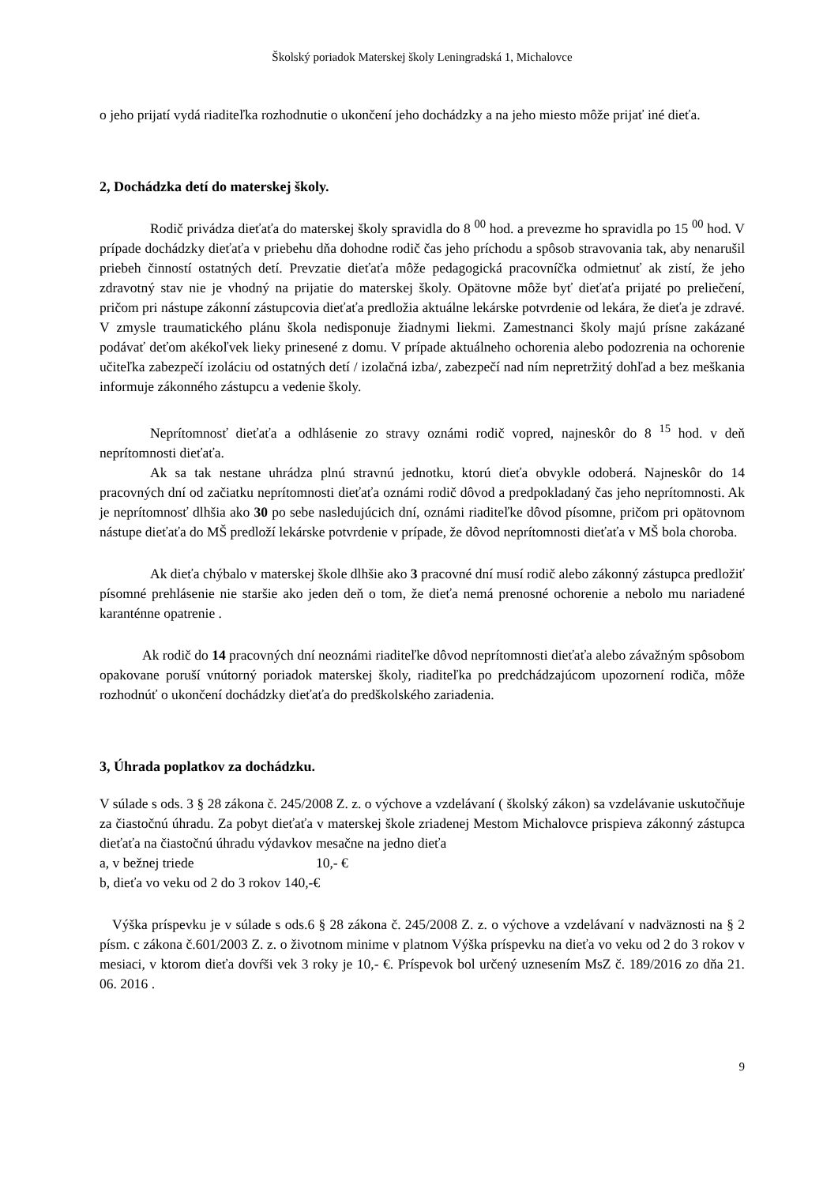Školský poriadok Materskej školy Leningradská 1, Michalovce
o jeho prijatí vydá riaditeľka rozhodnutie o ukončení jeho dochádzky a na jeho miesto môže prijať iné dieťa.
2, Dochádzka detí do materskej školy.
Rodič privádza dieťaťa do materskej školy spravidla do 8 <sup>00</sup> hod. a prevezme ho spravidla po 15 <sup>00</sup> hod. V prípade dochádzky dieťaťa v priebehu dňa dohodne rodič čas jeho príchodu a spôsob stravovania tak, aby nenarušil priebeh činností ostatných detí. Prevzatie dieťaťa môže pedagogická pracovníčka odmietnuť ak zistí, že jeho zdravotný stav nie je vhodný na prijatie do materskej školy. Opätovne môže byť dieťaťa prijaté po preliečení, pričom pri nástupe zákonní zástupcovia dieťaťa predložia aktuálne lekárske potvrdenie od lekára, že dieťa je zdravé. V zmysle traumatického plánu škola nedisponuje žiadnymi liekmi. Zamestnanci školy majú prísne zakázané podávať deťom akékoľvek lieky prinesené z domu. V prípade aktuálneho ochorenia alebo podozrenia na ochorenie učiteľka zabezpečí izoláciu od ostatných detí / izolačná izba/, zabezpečí nad ním nepretržitý dohľad a bez meškania informuje zákonného zástupcu a vedenie školy.
Neprítomnosť dieťaťa a odhlásenie zo stravy oznámi rodič vopred, najneskôr do 8 <sup>15</sup> hod. v deň neprítomnosti dieťaťa.
Ak sa tak nestane uhrádza plnú stravnú jednotku, ktorú dieťa obvykle odoberá. Najneskôr do 14 pracovných dní od začiatku neprítomnosti dieťaťa oznámi rodič dôvod a predpokladaný čas jeho neprítomnosti. Ak je neprítomnosť dlhšia ako 30 po sebe nasledujúcich dní, oznámi riaditeľke dôvod písomne, pričom pri opätovnom nástupe dieťaťa do MŠ predloží lekárske potvrdenie v prípade, že dôvod neprítomnosti dieťaťa v MŠ bola choroba.
Ak dieťa chýbalo v materskej škole dlhšie ako 3 pracovné dní musí rodič alebo zákonný zástupca predložiť písomné prehlásenie nie staršie ako jeden deň o tom, že dieťa nemá prenosné ochorenie a nebolo mu nariadené karanténne opatrenie .
Ak rodič do 14 pracovných dní neoznámi riaditeľke dôvod neprítomnosti dieťaťa alebo závažným spôsobom opakovane poruší vnútorný poriadok materskej školy, riaditeľka po predchádzajúcom upozornení rodiča, môže rozhodnúť o ukončení dochádzky dieťaťa do predškolského zariadenia.
3, Úhrada poplatkov za dochádzku.
V súlade s ods. 3 § 28 zákona č. 245/2008 Z. z. o výchove a vzdelávaní ( školský zákon) sa vzdelávanie uskutočňuje za čiastočnú úhradu. Za pobyt dieťaťa v materskej škole zriadenej Mestom Michalovce prispieva zákonný zástupca dieťaťa na čiastočnú úhradu výdavkov mesačne na jedno dieťa
a, v bežnej triede 10,- €
b, dieťa vo veku od 2 do 3 rokov 140,-€
Výška príspevku je v súlade s ods.6 § 28 zákona č. 245/2008 Z. z. o výchove a vzdelávaní v nadväznosti na § 2 písm. c zákona č.601/2003 Z. z. o životnom minime v platnom Výška príspevku na dieťa vo veku od 2 do 3 rokov v mesiaci, v ktorom dieťa dovŕši vek 3 roky je 10,- €. Príspevok bol určený uznesením MsZ č. 189/2016 zo dňa 21. 06. 2016 .
9